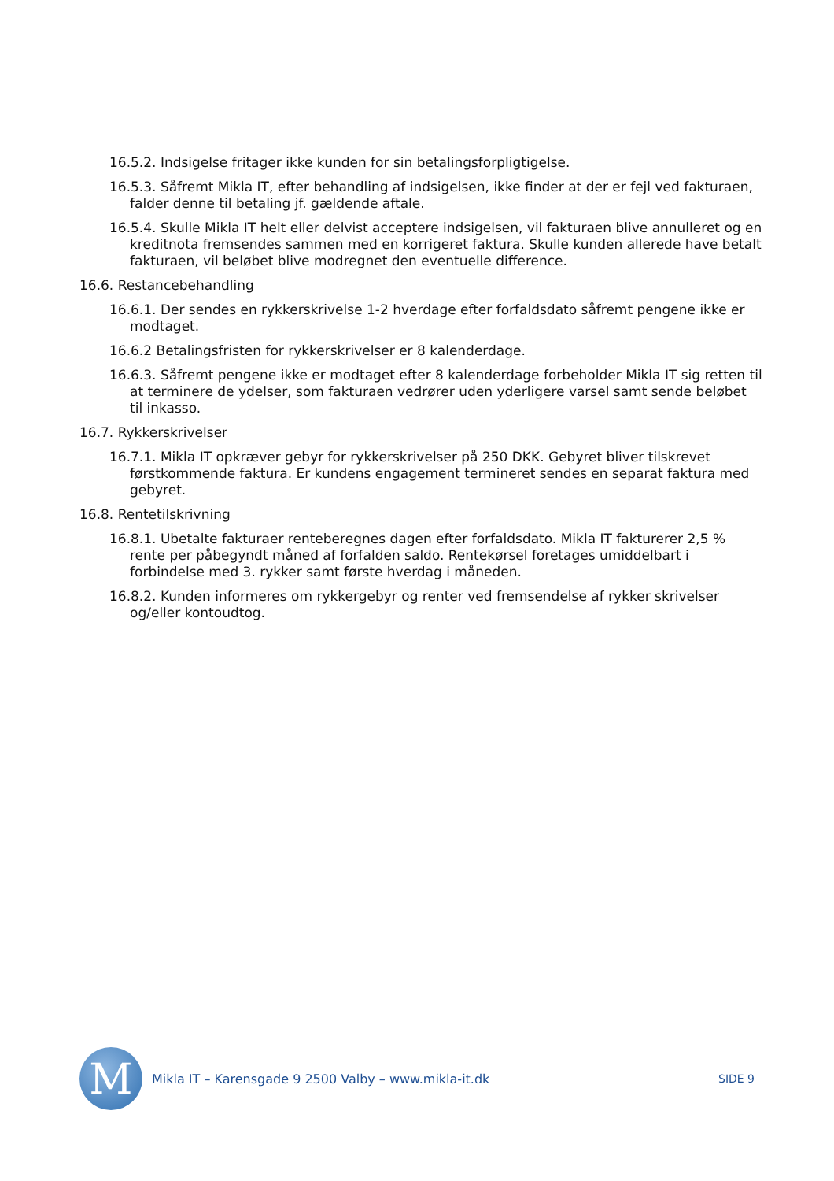16.5.2. Indsigelse fritager ikke kunden for sin betalingsforpligtigelse.
16.5.3. Såfremt Mikla IT, efter behandling af indsigelsen, ikke finder at der er fejl ved fakturaen, falder denne til betaling jf. gældende aftale.
16.5.4. Skulle Mikla IT helt eller delvist acceptere indsigelsen, vil fakturaen blive annulleret og en kreditnota fremsendes sammen med en korrigeret faktura. Skulle kunden allerede have betalt fakturaen, vil beløbet blive modregnet den eventuelle difference.
16.6. Restancebehandling
16.6.1. Der sendes en rykkerskrivelse 1-2 hverdage efter forfaldsdato såfremt pengene ikke er modtaget.
16.6.2 Betalingsfristen for rykkerskrivelser er 8 kalenderdage.
16.6.3. Såfremt pengene ikke er modtaget efter 8 kalenderdage forbeholder Mikla IT sig retten til at terminere de ydelser, som fakturaen vedrører uden yderligere varsel samt sende beløbet til inkasso.
16.7. Rykkerskrivelser
16.7.1. Mikla IT opkræver gebyr for rykkerskrivelser på 250 DKK. Gebyret bliver tilskrevet førstkommende faktura. Er kundens engagement termineret sendes en separat faktura med gebyret.
16.8. Rentetilskrivning
16.8.1. Ubetalte fakturaer renteberegnes dagen efter forfaldsdato. Mikla IT fakturerer 2,5 % rente per påbegyndt måned af forfalden saldo. Rentekørsel foretages umiddelbart i forbindelse med 3. rykker samt første hverdag i måneden.
16.8.2. Kunden informeres om rykkergebyr og renter ved fremsendelse af rykker skrivelser og/eller kontoudtog.
M
Mikla IT – Karensgade 9 2500 Valby – www.mikla-it.dk
SIDE 9